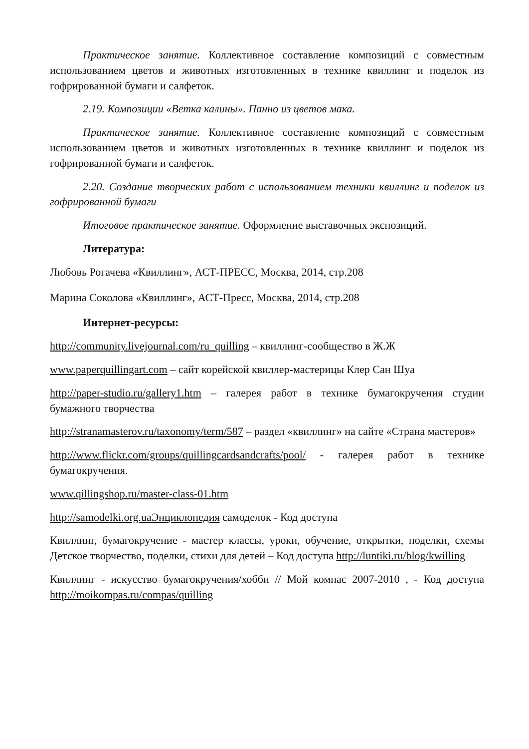Практическое занятие. Коллективное составление композиций с совместным использованием цветов и животных изготовленных в технике квиллинг и поделок из гофрированной бумаги и салфеток.
2.19. Композиции «Ветка калины». Панно из цветов мака.
Практическое занятие. Коллективное составление композиций с совместным использованием цветов и животных изготовленных в технике квиллинг и поделок из гофрированной бумаги и салфеток.
2.20. Создание творческих работ с использованием техники квиллинг и поделок из гофрированной бумаги
Итоговое практическое занятие. Оформление выставочных экспозиций.
Литература:
Любовь Рогачева «Квиллинг», АСТ-ПРЕСС, Москва, 2014, стр.208
Марина Соколова «Квиллинг», АСТ-Пресс, Москва, 2014, стр.208
Интернет-ресурсы:
http://community.livejournal.com/ru_quilling – квиллинг-сообщество в Ж.Ж
www.paperquillingart.com – сайт корейской квиллер-мастерицы Клер Сан Шуа
http://paper-studio.ru/gallery1.htm – галерея работ в технике бумагокручения студии бумажного творчества
http://stranamasterov.ru/taxonomy/term/587 – раздел «квиллинг» на сайте «Страна мастеров»
http://www.flickr.com/groups/quillingcardsandcrafts/pool/ - галерея работ в технике бумагокручения.
www.qillingshop.ru/master-class-01.htm
http://samodelki.org.uaЭнциклопедия самоделок - Код доступа
Квиллинг, бумагокручение - мастер классы, уроки, обучение, открытки, поделки, схемы Детское творчество, поделки, стихи для детей – Код доступа http://luntiki.ru/blog/kwilling
Квиллинг - искусство бумагокручения/хобби // Мой компас 2007-2010 , - Код доступа http://moikompas.ru/compas/quilling